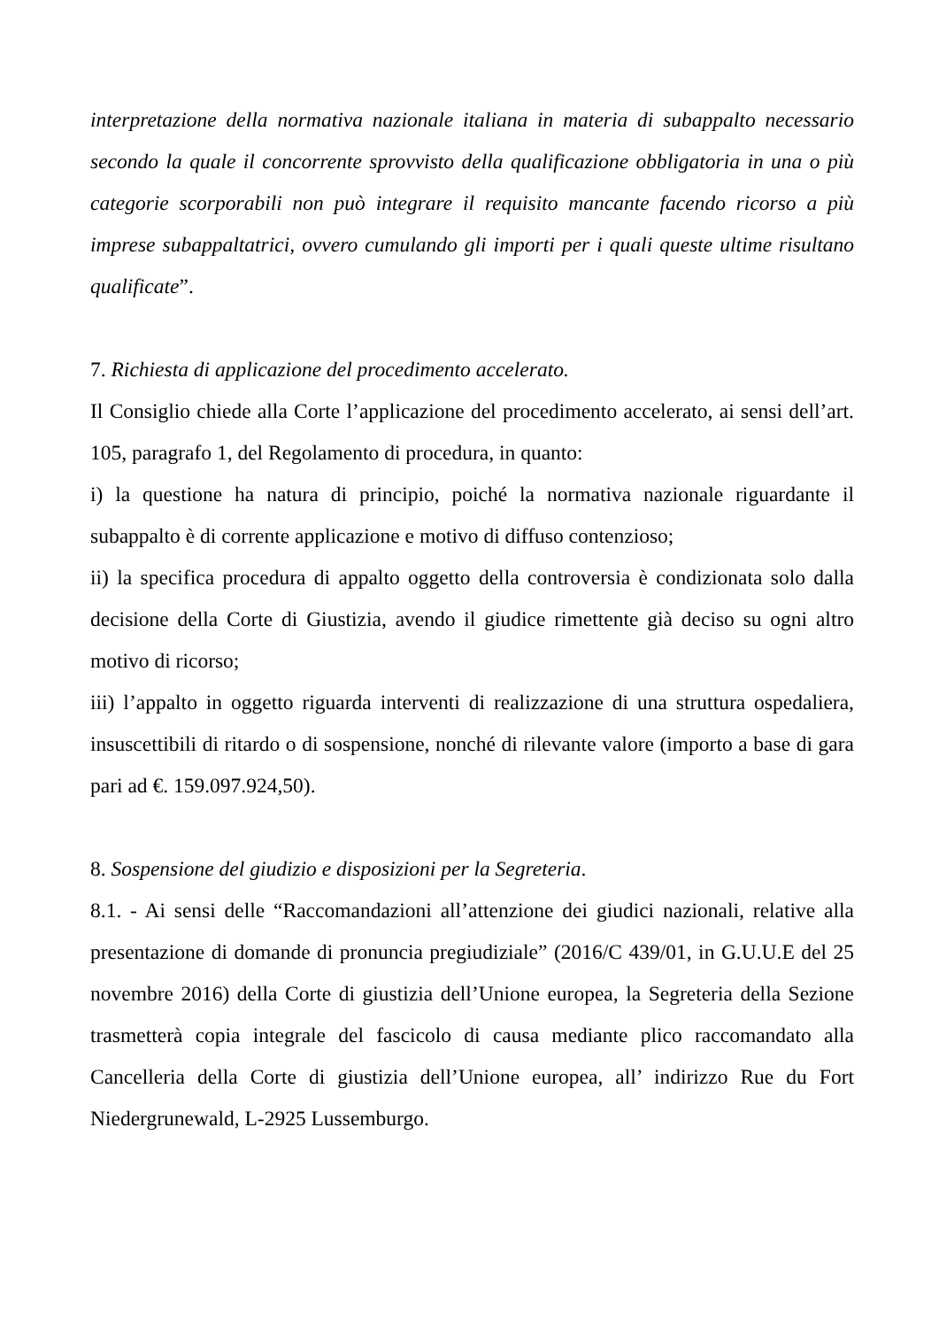interpretazione della normativa nazionale italiana in materia di subappalto necessario secondo la quale il concorrente sprovvisto della qualificazione obbligatoria in una o più categorie scorporabili non può integrare il requisito mancante facendo ricorso a più imprese subappaltatrici, ovvero cumulando gli importi per i quali queste ultime risultano qualificate”.
7. Richiesta di applicazione del procedimento accelerato.
Il Consiglio chiede alla Corte l’applicazione del procedimento accelerato, ai sensi dell’art. 105, paragrafo 1, del Regolamento di procedura, in quanto:
i) la questione ha natura di principio, poiché la normativa nazionale riguardante il subappalto è di corrente applicazione e motivo di diffuso contenzioso;
ii) la specifica procedura di appalto oggetto della controversia è condizionata solo dalla decisione della Corte di Giustizia, avendo il giudice rimettente già deciso su ogni altro motivo di ricorso;
iii) l’appalto in oggetto riguarda interventi di realizzazione di una struttura ospedaliera, insuscettibili di ritardo o di sospensione, nonché di rilevante valore (importo a base di gara pari ad €. 159.097.924,50).
8. Sospensione del giudizio e disposizioni per la Segreteria.
8.1. - Ai sensi delle “Raccomandazioni all’attenzione dei giudici nazionali, relative alla presentazione di domande di pronuncia pregiudiziale” (2016/C 439/01, in G.U.U.E del 25 novembre 2016) della Corte di giustizia dell’Unione europea, la Segreteria della Sezione trasmetterà copia integrale del fascicolo di causa mediante plico raccomandato alla Cancelleria della Corte di giustizia dell’Unione europea, all’ indirizzo Rue du Fort Niedergrunewald, L-2925 Lussemburgo.